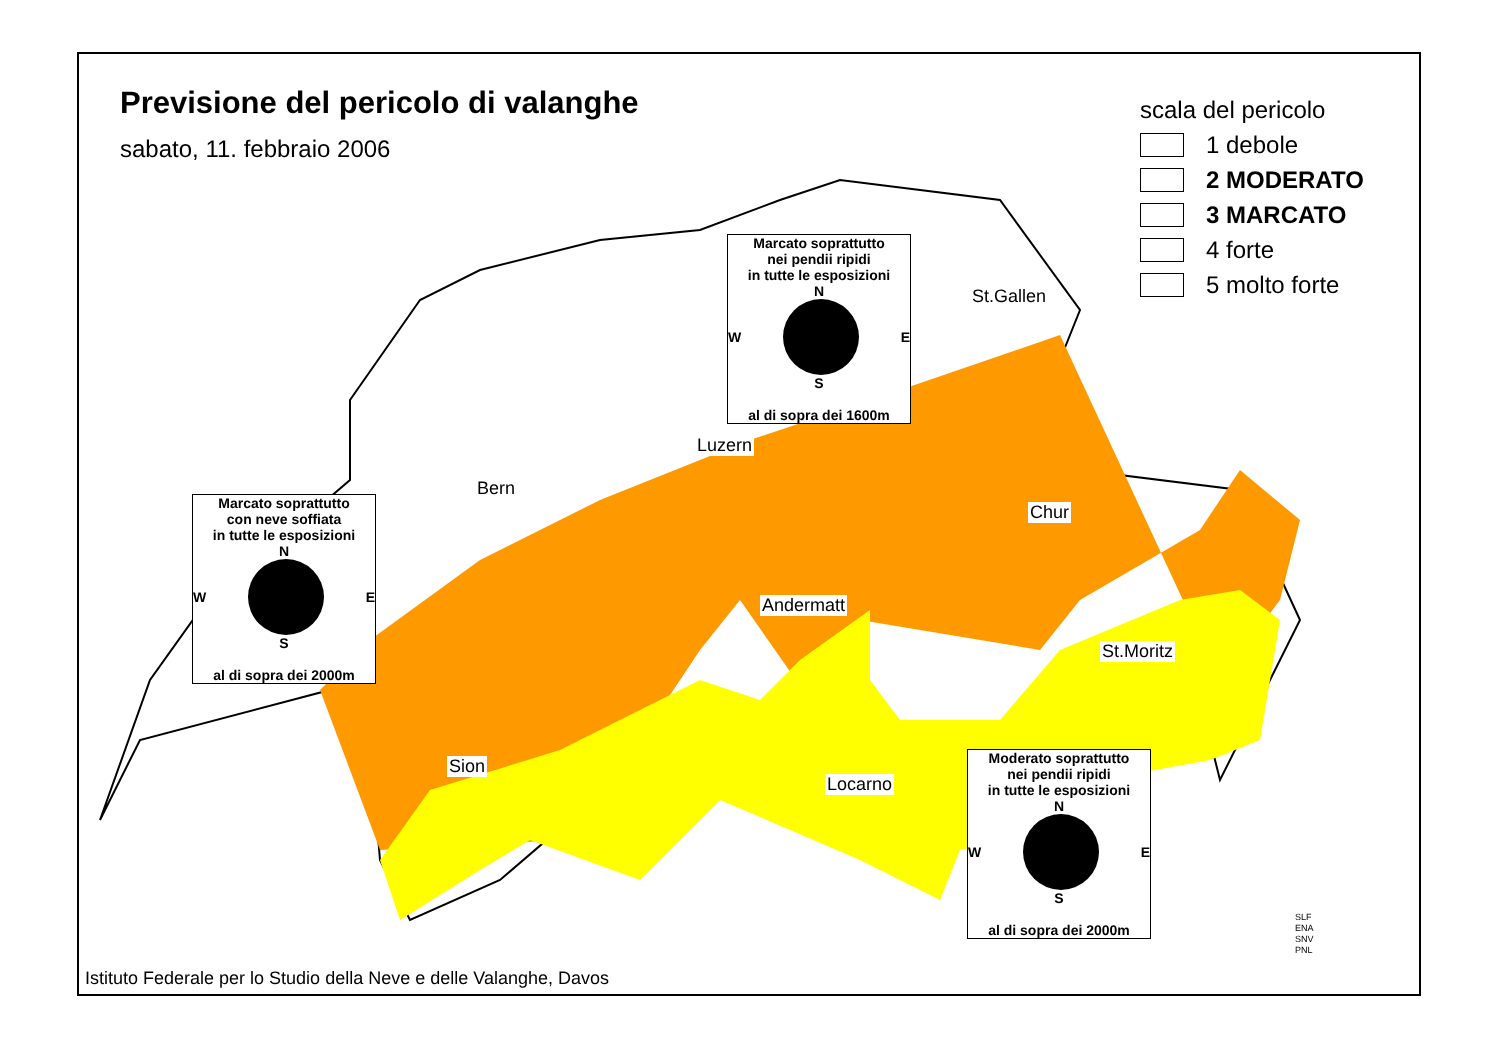Previsione del pericolo di valanghe
sabato, 11. febbraio 2006
scala del pericolo
1 debole
2 MODERATO
3 MARCATO
4 forte
5 molto forte
Marcato soprattutto
nei pendii ripidi
in tutte le esposizioni
N
W E
S
al di sopra dei 1600m
Marcato soprattutto
con neve soffiata
in tutte le esposizioni
N
W E
S
al di sopra dei 2000m
Moderato soprattutto
nei pendii ripidi
in tutte le esposizioni
N
W E
S
al di sopra dei 2000m
St.Gallen
Luzern
Bern
Chur
Andermatt
St.Moritz
Sion
Locarno
Istituto Federale per lo Studio della Neve e delle Valanghe, Davos
SLF
ENA
SNV
PNL